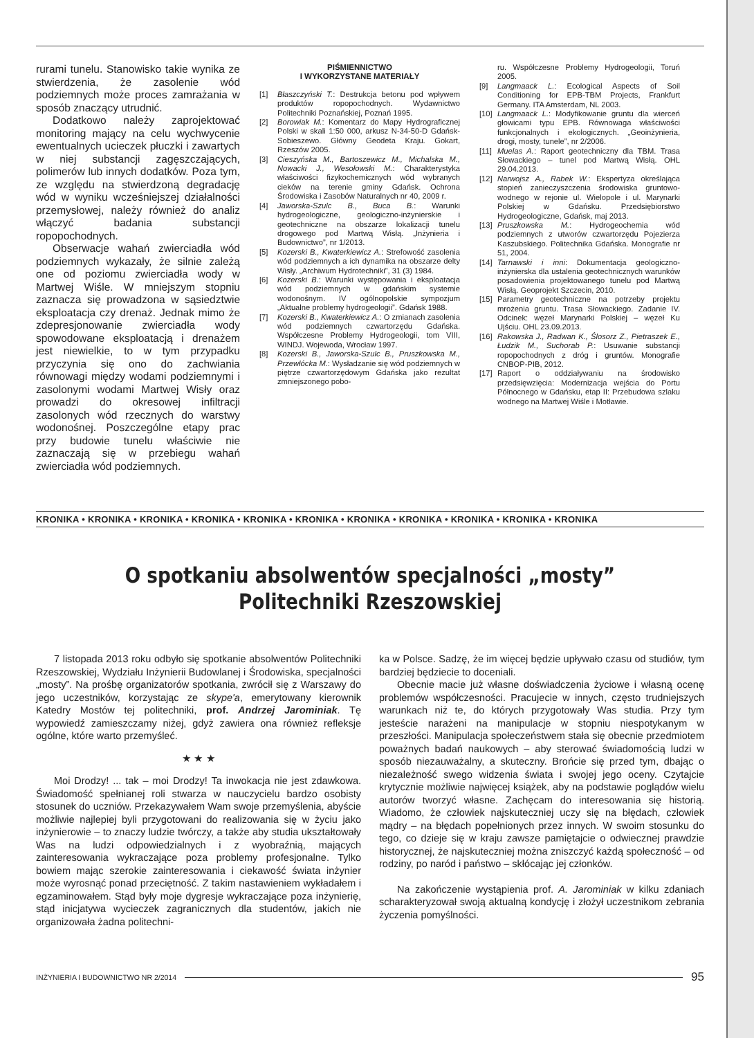rurami tunelu. Stanowisko takie wynika ze stwierdzenia, że zasolenie wód podziemnych może proces zamrażania w sposób znaczący utrudnić.
Dodatkowo należy zaprojektować monitoring mający na celu wychwycenie ewentualnych ucieczek płuczki i zawartych w niej substancji zagęszczających, polimerów lub innych dodatków. Poza tym, ze względu na stwierdzoną degradację wód w wyniku wcześniejszej działalności przemysłowej, należy również do analiz włączyć badania substancji ropopochodnych.
Obserwacje wahań zwierciadła wód podziemnych wykazały, że silnie zależą one od poziomu zwierciadła wody w Martwej Wiśle. W mniejszym stopniu zaznacza się prowadzona w sąsiedztwie eksploatacja czy drenaż. Jednak mimo że zdepresjonowanie zwierciadła wody spowodowane eksploatacją i drenażem jest niewielkie, to w tym przypadku przyczynia się ono do zachwiania równowagi między wodami podziemnymi i zasolonymi wodami Martwej Wisły oraz prowadzi do okresowej infiltracji zasolonych wód rzecznych do warstwy wodonośnej. Poszczególne etapy prac przy budowie tunelu właściwie nie zaznaczają się w przebiegu wahań zwierciadła wód podziemnych.
PIŚMIENNICTWO
I WYKORZYSTANE MATERIAŁY
[1] Błaszczyński T.: Destrukcja betonu pod wpływem produktów ropopochodnych. Wydawnictwo Politechniki Poznańskiej, Poznań 1995.
[2] Borowiak M.: Komentarz do Mapy Hydrograficznej Polski w skali 1:50 000, arkusz N-34-50-D Gdańsk-Sobieszewo. Główny Geodeta Kraju. Gokart, Rzeszów 2005.
[3] Cieszyńska M., Bartoszewicz M., Michalska M., Nowacki J., Wesołowski M.: Charakterystyka właściwości fizykochemicznych wód wybranych cieków na terenie gminy Gdańsk. Ochrona Środowiska i Zasobów Naturalnych nr 40, 2009 r.
[4] Jaworska-Szulc B., Buca B.: Warunki hydrogeologiczne, geologiczno-inżynierskie i geotechniczne na obszarze lokalizacji tunelu drogowego pod Martwą Wisłą. „Inżynieria i Budownictwo”, nr 1/2013.
[5] Kozerski B., Kwaterkiewicz A.: Strefowość zasolenia wód podziemnych a ich dynamika na obszarze delty Wisły. „Archiwum Hydrotechniki”, 31 (3) 1984.
[6] Kozerski B.: Warunki występowania i eksploatacja wód podziemnych w gdańskim systemie wodonośnym. IV ogólnopolskie sympozjum „Aktualne problemy hydrogeologii”. Gdańsk 1988.
[7] Kozerski B., Kwaterkiewicz A.: O zmianach zasolenia wód podziemnych czwartorzędu Gdańska. Współczesne Problemy Hydrogeologii, tom VIII, WINDJ. Wojewoda, Wrocław 1997.
[8] Kozerski B., Jaworska-Szulc B., Pruszkowska M., Przewłócka M.: Wysładzanie się wód podziemnych w piętrze czwartorzędowym Gdańska jako rezultat zmniejszonego pobo-
ru. Współczesne Problemy Hydrogeologii, Toruń 2005.
[9] Langmaack L.: Ecological Aspects of Soil Conditioning for EPB-TBM Projects, Frankfurt Germany. ITA Amsterdam, NL 2003.
[10] Langmaack L.: Modyfikowanie gruntu dla wierceń głowicami typu EPB. Równowaga właściwości funkcjonalnych i ekologicznych. „Geoinżynieria, drogi, mosty, tunele”, nr 2/2006.
[11] Muelas A.: Raport geotechniczny dla TBM. Trasa Słowackiego – tunel pod Martwą Wisłą. OHL 29.04.2013.
[12] Narwojsz A., Rabek W.: Ekspertyza określająca stopień zanieczyszczenia środowiska gruntowo-wodnego w rejonie ul. Wielopole i ul. Marynarki Polskiej w Gdańsku. Przedsiębiorstwo Hydrogeologiczne, Gdańsk, maj 2013.
[13] Pruszkowska M.: Hydrogeochemia wód podziemnych z utworów czwartorzędu Pojezierza Kaszubskiego. Politechnika Gdańska. Monografie nr 51, 2004.
[14] Tarnawski i inni: Dokumentacja geologiczno-inżynierska dla ustalenia geotechnicznych warunków posadowienia projektowanego tunelu pod Martwą Wisłą. Geoprojekt Szczecin, 2010.
[15] Parametry geotechniczne na potrzeby projektu mrożenia gruntu. Trasa Słowackiego. Zadanie IV. Odcinek: węzeł Marynarki Polskiej – węzeł Ku Ujściu. OHL 23.09.2013.
[16] Rakowska J., Radwan K., Ślosorz Z., Pietraszek E., Łudzik M., Suchorab P.: Usuwanie substancji ropopochodnych z dróg i gruntów. Monografie CNBOP-PIB, 2012.
[17] Raport o oddziaływaniu na środowisko przedsięwzięcia: Modernizacja wejścia do Portu Północnego w Gdańsku, etap II: Przebudowa szlaku wodnego na Martwej Wiśle i Motławie.
KRONIKA • KRONIKA • KRONIKA • KRONIKA • KRONIKA • KRONIKA • KRONIKA • KRONIKA • KRONIKA • KRONIKA • KRONIKA
O spotkaniu absolwentów specjalności „mosty”
Politechniki Rzeszowskiej
7 listopada 2013 roku odbyło się spotkanie absolwentów Politechniki Rzeszowskiej, Wydziału Inżynierii Budowlanej i Środowiska, specjalności „mosty”. Na prośbę organizatorów spotkania, zwrócił się z Warszawy do jego uczestników, korzystając ze skype'a, emerytowany kierownik Katedry Mostów tej politechniki, prof. Andrzej Jarominiak. Tę wypowiedź zamieszczamy niżej, gdyż zawiera ona również refleksje ogólne, które warto przemyśleć.
★ ★ ★
Moi Drodzy! ... tak – moi Drodzy! Ta inwokacja nie jest zdawkowa. Świadomość spełnianej roli stwarza w nauczycielu bardzo osobisty stosunek do uczniów. Przekazywałem Wam swoje przemyślenia, abyście możliwie najlepiej byli przygotowani do realizowania się w życiu jako inżynierowie – to znaczy ludzie twórczy, a także aby studia ukształtowały Was na ludzi odpowiedzialnych i z wyobraźnią, mających zainteresowania wykraczające poza problemy profesjonalne. Tylko bowiem mając szerokie zainteresowania i ciekawość świata inżynier może wyrosnąć ponad przeciętność. Z takim nastawieniem wykładałem i egzaminowałem. Stąd były moje dygresje wykraczające poza inżynierię, stąd inicjatywa wycieczek zagranicznych dla studentów, jakich nie organizowała żadna politechni-
ka w Polsce. Sadzę, że im więcej będzie upływało czasu od studiów, tym bardziej będziecie to doceniali.
Obecnie macie już własne doświadczenia życiowe i własną ocenę problemów współczesności. Pracujecie w innych, często trudniejszych warunkach niż te, do których przygotowały Was studia. Przy tym jesteście narażeni na manipulacje w stopniu niespotykanym w przeszłości. Manipulacja społeczeństwem stała się obecnie przedmiotem poważnych badań naukowych – aby sterować świadomością ludzi w sposób niezauważalny, a skuteczny. Brońcie się przed tym, dbając o niezależność swego widzenia świata i swojej jego oceny. Czytajcie krytycznie możliwie najwięcej książek, aby na podstawie poglądów wielu autorów tworzyć własne. Zachęcam do interesowania się historią. Wiadomo, że człowiek najskuteczniej uczy się na błędach, człowiek mądry – na błędach popełnionych przez innych. W swoim stosunku do tego, co dzieje się w kraju zawsze pamiętajcie o odwiecznej prawdzie historycznej, że najskuteczniej można zniszczyć każdą społeczność – od rodziny, po naród i państwo – skłócając jej członków.
Na zakończenie wystąpienia prof. A. Jarominiak w kilku zdaniach scharakteryzował swoją aktualną kondycję i złożył uczestnikom zebrania życzenia pomyślności.
INŻYNIERIA I BUDOWNICTWO NR 2/2014 95